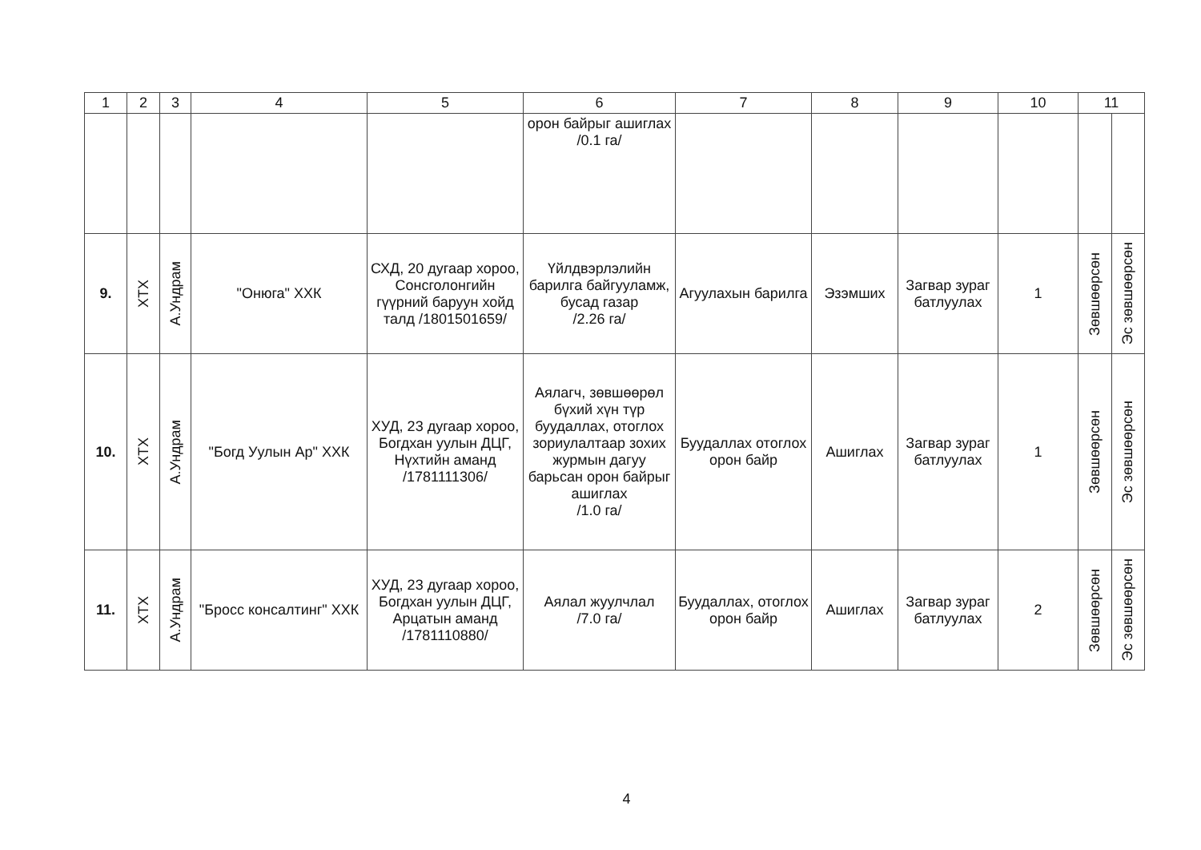| 1 | 2 | 3 | 4 | 5 | 6 | 7 | 8 | 9 | 10 | 11 | |
| --- | --- | --- | --- | --- | --- | --- | --- | --- | --- | --- | --- |
| | | | | | орон байрыг ашиглах /0.1 га/ | | | | | | |
| 9. | ХТХ | А.Ундрам | "Онюга" ХХК | СХД, 20 дугаар хороо, Сонсголонгийн гүүрний баруун хойд талд /1801501659/ | Үйлдвэрлэлийн барилга байгууламж, бусад газар /2.26 га/ | Агуулахын барилга | Эзэмших | Загвар зураг батлуулах | 1 | Зөвшөөрсөн | Эс зөвшөөрсөн |
| 10. | ХТХ | А.Ундрам | "Богд Уулын Ар" ХХК | ХУД, 23 дугаар хороо, Богдхан уулын ДЦГ, Нүхтийн аманд /1781111306/ | Аялагч, зөвшөөрөл бүхий хүн түр буудаллах, отоглох зориулалтаар зохих журмын дагуу барьсан орон байрыг ашиглах /1.0 га/ | Буудаллах отоглох орон байр | Ашиглах | Загвар зураг батлуулах | 1 | Зөвшөөрсөн | Эс зөвшөөрсөн |
| 11. | ХТХ | А.Ундрам | "Бросс консалтинг" ХХК | ХУД, 23 дугаар хороо, Богдхан уулын ДЦГ, Арцатын аманд /1781110880/ | Аялал жуулчлал /7.0 га/ | Буудаллах, отоглох орон байр | Ашиглах | Загвар зураг батлуулах | 2 | Зөвшөөрсөн | Эс зөвшөөрсөн |
4